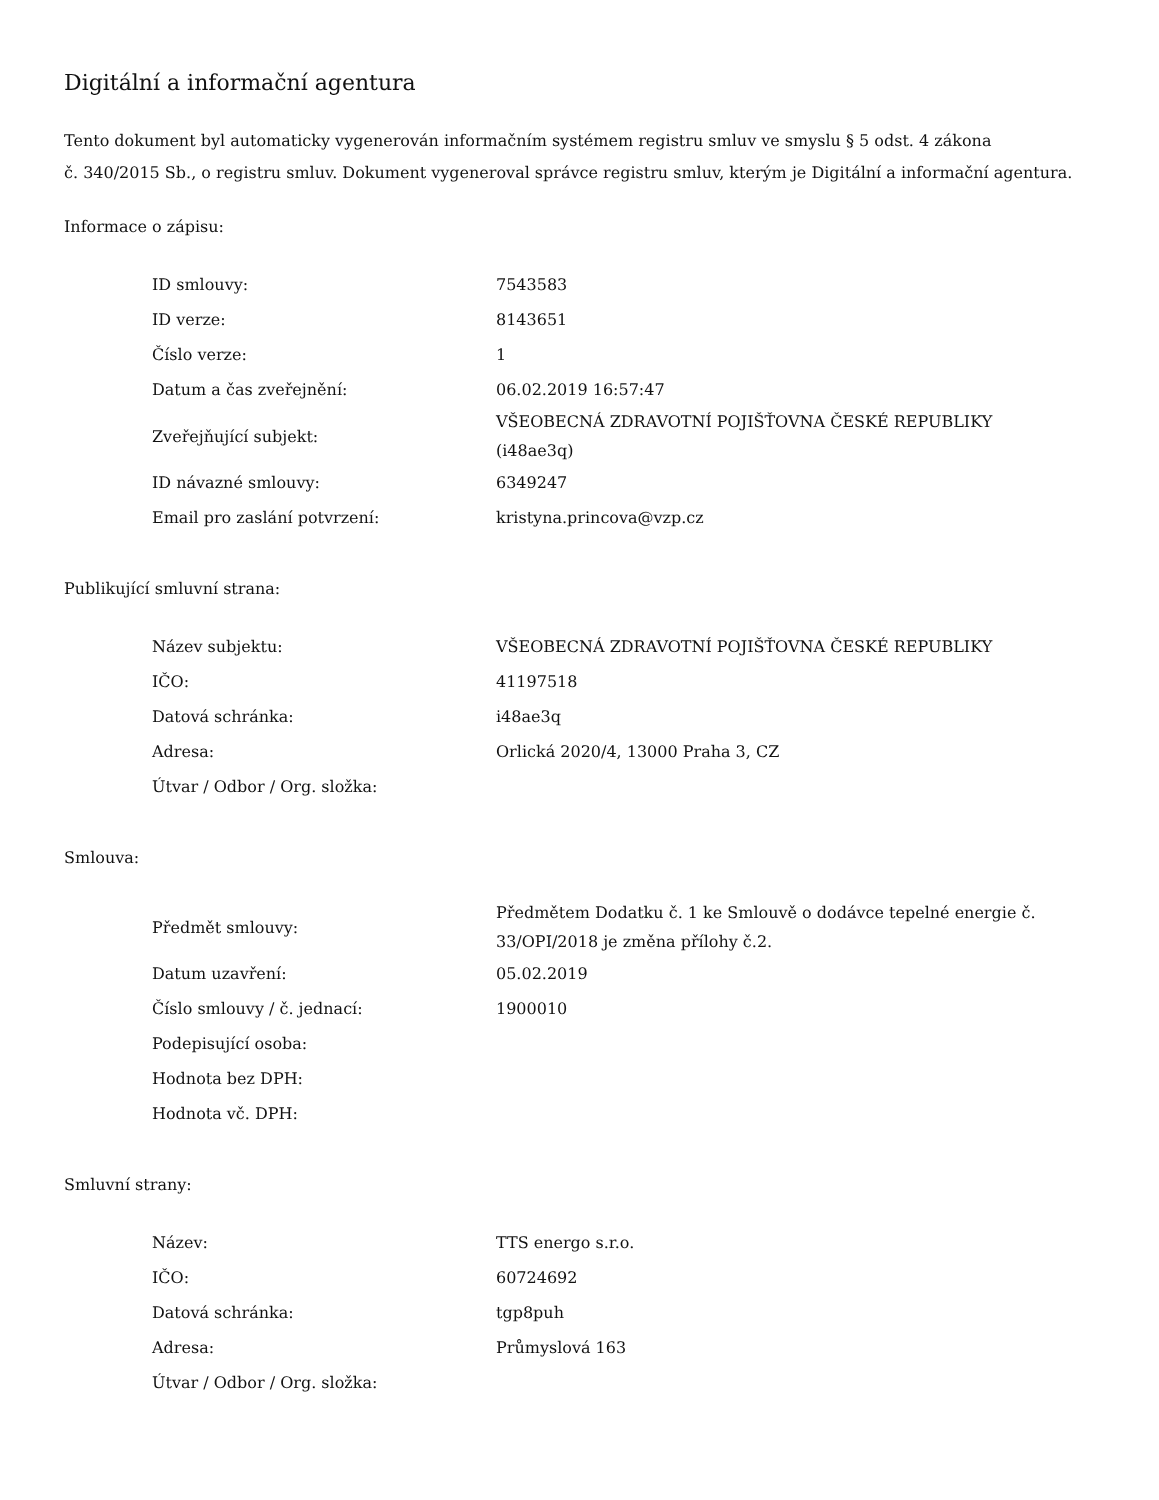Digitální a informační agentura
Tento dokument byl automaticky vygenerován informačním systémem registru smluv ve smyslu § 5 odst. 4 zákona
č. 340/2015 Sb., o registru smluv. Dokument vygeneroval správce registru smluv, kterým je Digitální a informační agentura.
Informace o zápisu:
| ID smlouvy: | 7543583 |
| ID verze: | 8143651 |
| Číslo verze: | 1 |
| Datum a čas zveřejnění: | 06.02.2019 16:57:47 |
| Zveřejňující subjekt: | VŠEOBECNÁ ZDRAVOTNÍ POJIŠŤOVNA ČESKÉ REPUBLIKY (i48ae3q) |
| ID návazné smlouvy: | 6349247 |
| Email pro zaslání potvrzení: | kristyna.princova@vzp.cz |
Publikující smluvní strana:
| Název subjektu: | VŠEOBECNÁ ZDRAVOTNÍ POJIŠŤOVNA ČESKÉ REPUBLIKY |
| IČO: | 41197518 |
| Datová schránka: | i48ae3q |
| Adresa: | Orlická 2020/4, 13000 Praha 3, CZ |
| Útvar / Odbor / Org. složka: | |
Smlouva:
| Předmět smlouvy: | Předmětem Dodatku č. 1 ke Smlouvě o dodávce tepelné energie č. 33/OPI/2018 je změna přílohy č.2. |
| Datum uzavření: | 05.02.2019 |
| Číslo smlouvy / č. jednací: | 1900010 |
| Podepisující osoba: | |
| Hodnota bez DPH: | |
| Hodnota vč. DPH: | |
Smluvní strany:
| Název: | TTS energo s.r.o. |
| IČO: | 60724692 |
| Datová schránka: | tgp8puh |
| Adresa: | Průmyslová 163 |
| Útvar / Odbor / Org. složka: | |